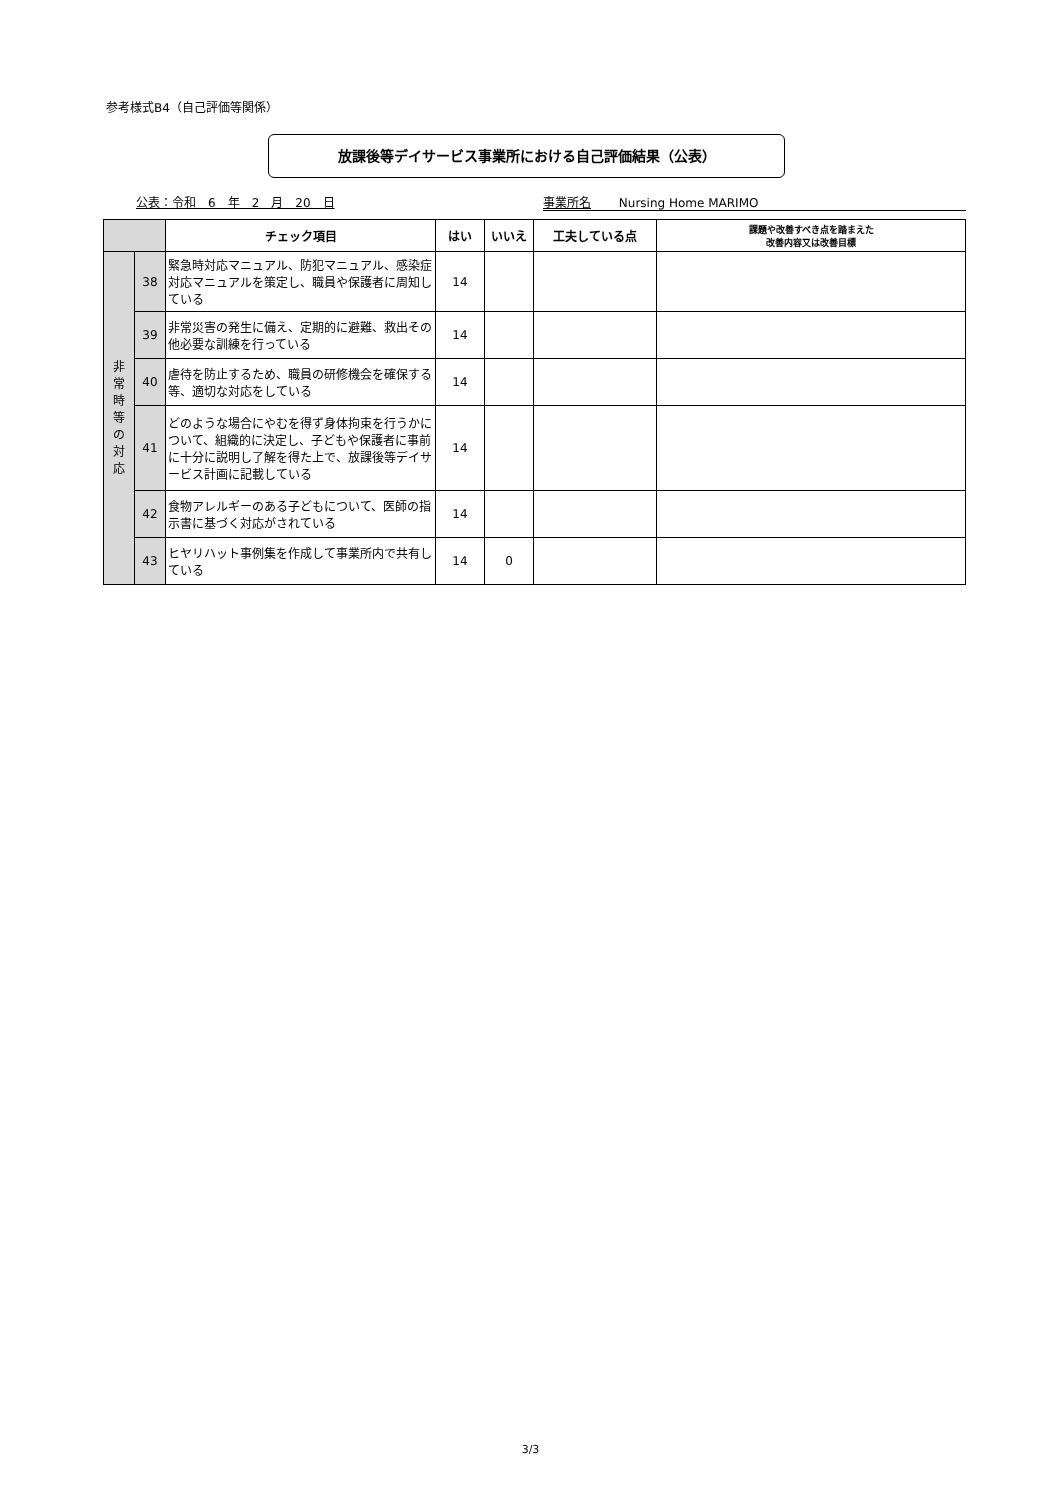参考様式B4（自己評価等関係）
放課後等デイサービス事業所における自己評価結果（公表）
公表：令和　6　年　2　月　20　日 事業所名　　 Nursing Home MARIMO
| | | チェック項目 | はい | いいえ | 工夫している点 | 課題や改善すべき点を踏まえた 改善内容又は改善目標 |
| --- | --- | --- | --- | --- | --- | --- |
| 非 常 時 等 の 対 応 | 38 | 緊急時対応マニュアル、防犯マニュアル、感染症対応マニュアルを策定し、職員や保護者に周知している | 14 | | | |
| | 39 | 非常災害の発生に備え、定期的に避難、救出その他必要な訓練を行っている | 14 | | | |
| | 40 | 虐待を防止するため、職員の研修機会を確保する等、適切な対応をしている | 14 | | | |
| | 41 | どのような場合にやむを得ず身体拘束を行うかについて、組織的に決定し、子どもや保護者に事前に十分に説明し了解を得た上で、放課後等デイサービス計画に記載している | 14 | | | |
| | 42 | 食物アレルギーのある子どもについて、医師の指示書に基づく対応がされている | 14 | | | |
| | 43 | ヒヤリハット事例集を作成して事業所内で共有している | 14 | 0 | | |
3/3